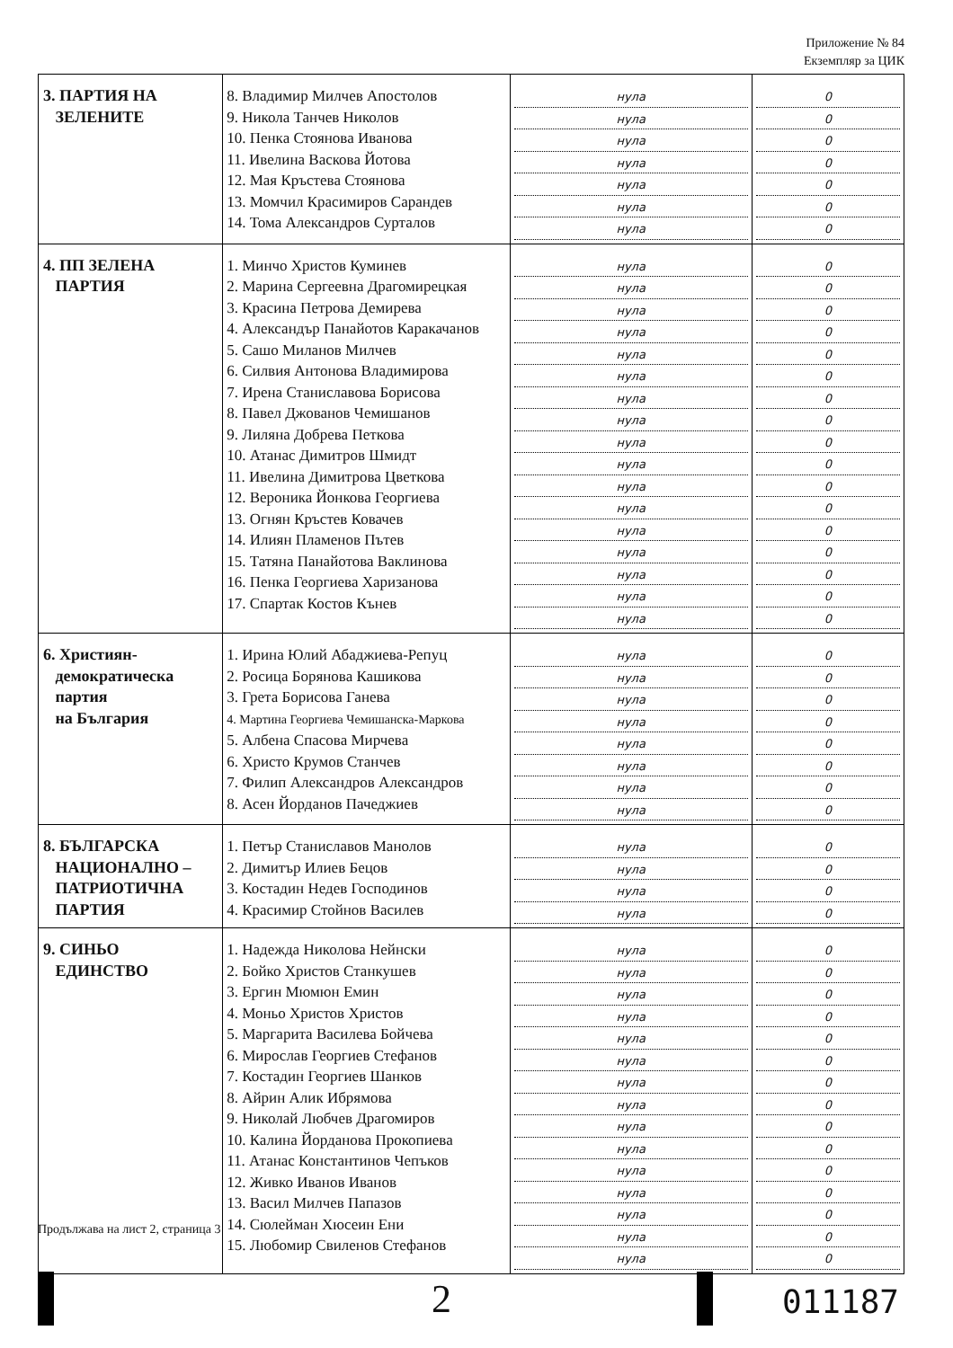Приложение № 84
Екземпляр за ЦИК
| 3. ПАРТИЯ НА ЗЕЛЕНИТЕ | 8. Владимир Милчев Апостолов 9. Никола Танчев Николов 10. Пенка Стоянова Иванова 11. Ивелина Васкова Йотова 12. Мая Кръстева Стоянова 13. Момчил Красимиров Сарандев 14. Тома Александров Сурталов | нула нула нула нула нула нула нула | 0 0 0 0 0 0 0 |
| 4. ПП ЗЕЛЕНА ПАРТИЯ | 1. Минчо Христов Куминев 2. Марина Сергеевна Драгомирецкая 3. Красина Петрова Демирева 4. Александър Панайотов Каракачанов 5. Сашо Миланов Милчев 6. Силвия Антонова Владимирова 7. Ирена Станиславова Борисова 8. Павел Джованов Чемишанов 9. Лиляна Добрева Петкова 10. Атанас Димитров Шмидт 11. Ивелина Димитрова Цветкова 12. Вероника Йонкова Георгиева 13. Огнян Кръстев Ковачев 14. Илиян Пламенов Пътев 15. Татяна Панайотова Ваклинова 16. Пенка Георгиева Харизанова 17. Спартак Костов Кънев | нула нула нула нула нула нула нула нула нула нула нула нула нула нула нула нула нула | 0 0 0 0 0 0 0 0 0 0 0 0 0 0 0 0 0 |
| 6. Християн- демократическа партия на България | 1. Ирина Юлий Абаджиева-Репуц 2. Росица Борянова Кашикова 3. Грета Борисова Ганева 4. Мартина Георгиева Чемишанска-Маркова 5. Албена Спасова Мирчева 6. Христо Крумов Станчев 7. Филип Александров Александров 8. Асен Йорданов Пачеджиев | нула нула нула нула нула нула нула нула | 0 0 0 0 0 0 0 0 |
| 8. БЪЛГАРСКА НАЦИОНАЛНО – ПАТРИОТИЧНА ПАРТИЯ | 1. Петър Станиславов Манолов 2. Димитър Илиев Бецов 3. Костадин Недев Господинов 4. Красимир Стойнов Василев | нула нула нула нула | 0 0 0 0 |
| 9. СИНЬО ЕДИНСТВО | 1. Надежда Николова Нейнски 2. Бойко Христов Станкушев 3. Ергин Мюмюн Емин 4. Моньо Христов Христов 5. Маргарита Василева Бойчева 6. Мирослав Георгиев Стефанов 7. Костадин Георгиев Шанков 8. Айрин Алик Ибрямова 9. Николай Любчев Драгомиров 10. Калина Йорданова Прокопиева 11. Атанас Константинов Чепъков 12. Живко Иванов Иванов 13. Васил Милчев Папазов 14. Сюлейман Хюсеин Ени 15. Любомир Свиленов Стефанов | нула нула нула нула нула нула нула нула нула нула нула нула нула нула нула | 0 0 0 0 0 0 0 0 0 0 0 0 0 0 0 |
Продължава на лист 2, страница 3
2 011187